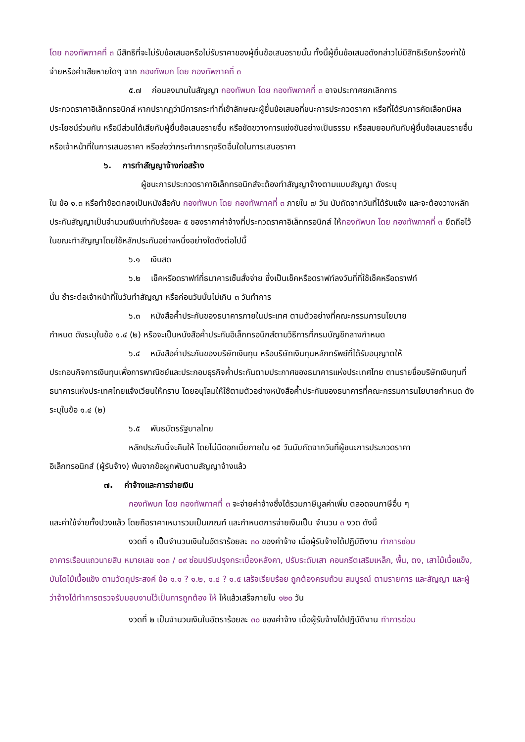โดย กองทัพภาคที่ ๓ มีสิทธิที่จะไม่รับข้อเสนอหรือไม่รับราคาของผู้ยื่นข้อเสนอรายนั้น ทั้งนี้ผู้ยื่นข้อเสนอดังกล่าวไม่มีสิทธิเรียกร้องค่าใช้จ่ายหรือค่าเสียหายใดๆ จาก กองทัพบก โดย กองทัพภาคที่ ๓
๕.๗ ก่อนลงนามในสัญญา กองทัพบก โดย กองทัพภาคที่ ๓ อาจประกาศยกเลิกการ
ประกวดราคาอิเล็กทรอนิกส์ หากปรากฏว่ามีการกระทำที่เข้าลักษณะผู้ยื่นข้อเสนอที่ชนะการประกวดราคา หรือที่ได้รับการคัดเลือกมีผลประโยชน์ร่วมกัน หรือมีส่วนได้เสียกับผู้ยื่นข้อเสนอรายอื่น หรือขัดขวางการแข่งขันอย่างเป็นธรรม หรือสมยอมกันกับผู้ยื่นข้อเสนอรายอื่น หรือเจ้าหน้าที่ในการเสนอราคา หรือส่อว่ากระทำการทุจริตอื่นใดในการเสนอราคา
๖. การทำสัญญาจ้างก่อสร้าง
ผู้ชนะการประกวดราคาอิเล็กทรอนิกส์จะต้องทำสัญญาจ้างตามแบบสัญญา ดังระบุ
ใน ข้อ ๑.๓ หรือทำข้อตกลงเป็นหนังสือกับ กองทัพบก โดย กองทัพภาคที่ ๓ ภายใน ๗ วัน นับถัดจากวันที่ได้รับแจ้ง และจะต้องวางหลักประกันสัญญาเป็นจำนวนเงินเท่ากับร้อยละ ๕ ของราคาค่าจ้างที่ประกวดราคาอิเล็กทรอนิกส์ ให้กองทัพบก โดย กองทัพภาคที่ ๓ ยึดถือไว้ในขณะทำสัญญาโดยใช้หลักประกันอย่างหนึ่งอย่างใดดังต่อไปนี้
๖.๑ เงินสด
๖.๒ เช็คหรือดราฟท์ที่ธนาคารเซ็นสั่งจ่าย ซึ่งเป็นเช็คหรือดราฟท์ลงวันที่ที่ใช้เช็คหรือดราฟท์
นั้น ชำระต่อเจ้าหน้าที่ในวันทำสัญญา หรือก่อนวันนั้นไม่เกิน ๓ วันทำการ
๖.๓ หนังสือค้ำประกันของธนาคารภายในประเทศ ตามตัวอย่างที่คณะกรรมการนโยบาย
กำหนด ดังระบุในข้อ ๑.๔ (๒) หรือจะเป็นหนังสือค้ำประกันอิเล็กทรอนิกส์ตามวิธีการที่กรมบัญชีกลางกำหนด
๖.๔ หนังสือค้ำประกันของบริษัทเงินทุน หรือบริษัทเงินทุนหลักทรัพย์ที่ได้รับอนุญาตให้
ประกอบกิจการเงินทุนเพื่อการพาณิชย์และประกอบธุรกิจค้ำประกันตามประกาศของธนาคารแห่งประเทศไทย ตามรายชื่อบริษัทเงินทุนที่ธนาคารแห่งประเทศไทยแจ้งเวียนให้ทราบ โดยอนุโลมให้ใช้ตามตัวอย่างหนังสือค้ำประกันของธนาคารที่คณะกรรมการนโยบายกำหนด ดังระบุในข้อ ๑.๔ (๒)
๖.๕ พันธบัตรรัฐบาลไทย
หลักประกันนี้จะคืนให้ โดยไม่มีดอกเบี้ยภายใน ๑๕ วันนับถัดจากวันที่ผู้ชนะการประกวดราคา
อิเล็กทรอนิกส์ (ผู้รับจ้าง) พ้นจากข้อผูกพันตามสัญญาจ้างแล้ว
๗. ค่าจ้างและการจ่ายเงิน
กองทัพบก โดย กองทัพภาคที่ ๓ จะจ่ายค่าจ้างซึ่งได้รวมภาษีมูลค่าเพิ่ม ตลอดจนภาษีอื่น ๆ
และค่าใช้จ่ายทั้งปวงแล้ว โดยถือราคาเหมารวมเป็นเกณฑ์ และกำหนดการจ่ายเงินเป็น จำนวน ๓ งวด ดังนี้
งวดที่ ๑ เป็นจำนวนเงินในอัตราร้อยละ ๓๐ ของค่าจ้าง เมื่อผู้รับจ้างได้ปฏิบัติงาน ทำการซ่อม
อาคารเรือนแถวนายสิบ หมายเลข ๑๐๓ / ๐๙ ซ่อมปรับปรุงกระเบื้องหลังคา, ปรับระดับเสา คอนกรีตเสริมเหล็ก, พื้น, ตง, เสาไม้เนื้อแข็ง, บันไดไม้เนื้อแข็ง ตามวัตถุประสงค์ ข้อ ๑.๑ ? ๑.๒, ๑.๔ ? ๑.๕ เสร็จเรียบร้อย ถูกต้องครบถ้วน สมบูรณ์ ตามรายการ และสัญญา และผู้ว่าจ้างได้ทำการตรวจรับมอบงานไว้เป็นการถูกต้อง ให้ ให้แล้วเสร็จภายใน ๑๒๐ วัน
งวดที่ ๒ เป็นจำนวนเงินในอัตราร้อยละ ๓๐ ของค่าจ้าง เมื่อผู้รับจ้างได้ปฏิบัติงาน ทำการซ่อม